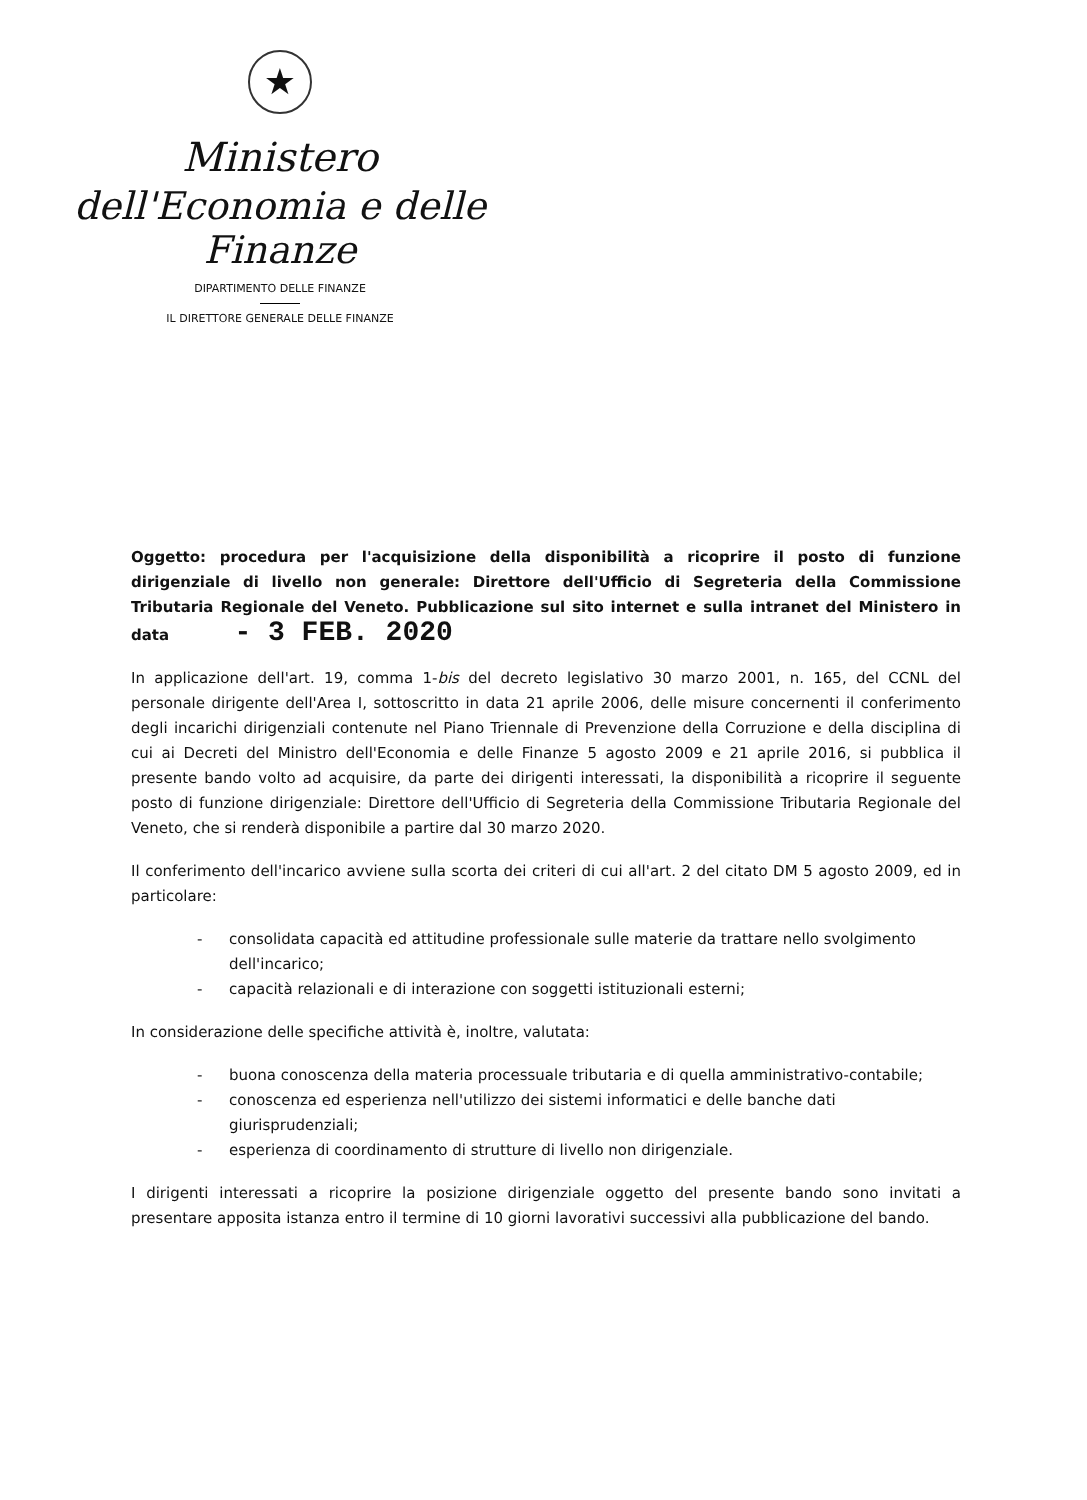★
Ministero
dell'Economia e delle Finanze
DIPARTIMENTO DELLE FINANZE
IL DIRETTORE GENERALE DELLE FINANZE
Oggetto: procedura per l'acquisizione della disponibilità a ricoprire il posto di funzione dirigenziale di livello non generale: Direttore dell'Ufficio di Segreteria della Commissione Tributaria Regionale del Veneto. Pubblicazione sul sito internet e sulla intranet del Ministero in data - 3 FEB. 2020
In applicazione dell'art. 19, comma 1-bis del decreto legislativo 30 marzo 2001, n. 165, del CCNL del personale dirigente dell'Area I, sottoscritto in data 21 aprile 2006, delle misure concernenti il conferimento degli incarichi dirigenziali contenute nel Piano Triennale di Prevenzione della Corruzione e della disciplina di cui ai Decreti del Ministro dell'Economia e delle Finanze 5 agosto 2009 e 21 aprile 2016, si pubblica il presente bando volto ad acquisire, da parte dei dirigenti interessati, la disponibilità a ricoprire il seguente posto di funzione dirigenziale: Direttore dell'Ufficio di Segreteria della Commissione Tributaria Regionale del Veneto, che si renderà disponibile a partire dal 30 marzo 2020.
Il conferimento dell'incarico avviene sulla scorta dei criteri di cui all'art. 2 del citato DM 5 agosto 2009, ed in particolare:
- consolidata capacità ed attitudine professionale sulle materie da trattare nello svolgimento dell'incarico;
- capacità relazionali e di interazione con soggetti istituzionali esterni;
In considerazione delle specifiche attività è, inoltre, valutata:
- buona conoscenza della materia processuale tributaria e di quella amministrativo-contabile;
- conoscenza ed esperienza nell'utilizzo dei sistemi informatici e delle banche dati giurisprudenziali;
- esperienza di coordinamento di strutture di livello non dirigenziale.
I dirigenti interessati a ricoprire la posizione dirigenziale oggetto del presente bando sono invitati a presentare apposita istanza entro il termine di 10 giorni lavorativi successivi alla pubblicazione del bando.